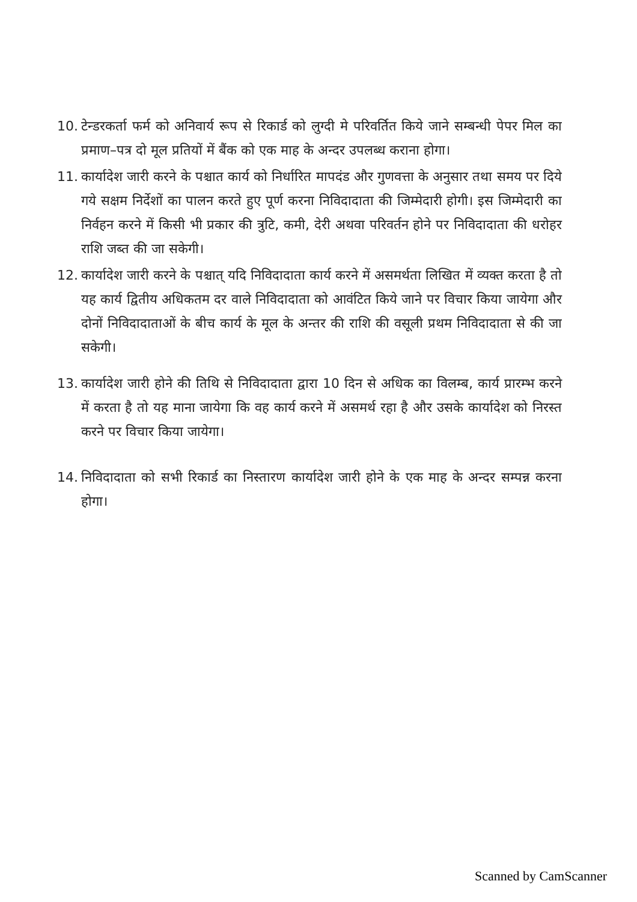10. टेन्डरकर्ता फर्म को अनिवार्य रूप से रिकार्ड को लुग्दी मे परिवर्तित किये जाने सम्बन्धी पेपर मिल का प्रमाण–पत्र दो मूल प्रतियों में बैंक को एक माह के अन्दर उपलब्ध कराना होगा।
11. कार्यादेश जारी करने के पश्चात कार्य को निर्धारित मापदंड और गुणवत्ता के अनुसार तथा समय पर दिये गये सक्षम निर्देशों का पालन करते हुए पूर्ण करना निविदादाता की जिम्मेदारी होगी। इस जिम्मेदारी का निर्वहन करने में किसी भी प्रकार की त्रुटि, कमी, देरी अथवा परिवर्तन होने पर निविदादाता की धरोहर राशि जब्त की जा सकेगी।
12. कार्यादेश जारी करने के पश्चात् यदि निविदादाता कार्य करने में असमर्थता लिखित में व्यक्त करता है तो यह कार्य द्वितीय अधिकतम दर वाले निविदादाता को आवंटित किये जाने पर विचार किया जायेगा और दोनों निविदादाताओं के बीच कार्य के मूल के अन्तर की राशि की वसूली प्रथम निविदादाता से की जा सकेगी।
13. कार्यादेश जारी होने की तिथि से निविदादाता द्वारा 10 दिन से अधिक का विलम्ब, कार्य प्रारम्भ करने में करता है तो यह माना जायेगा कि वह कार्य करने में असमर्थ रहा है और उसके कार्यादेश को निरस्त करने पर विचार किया जायेगा।
14. निविदादाता को सभी रिकार्ड का निस्तारण कार्यादेश जारी होने के एक माह के अन्दर सम्पन्न करना होगा।
Scanned by CamScanner